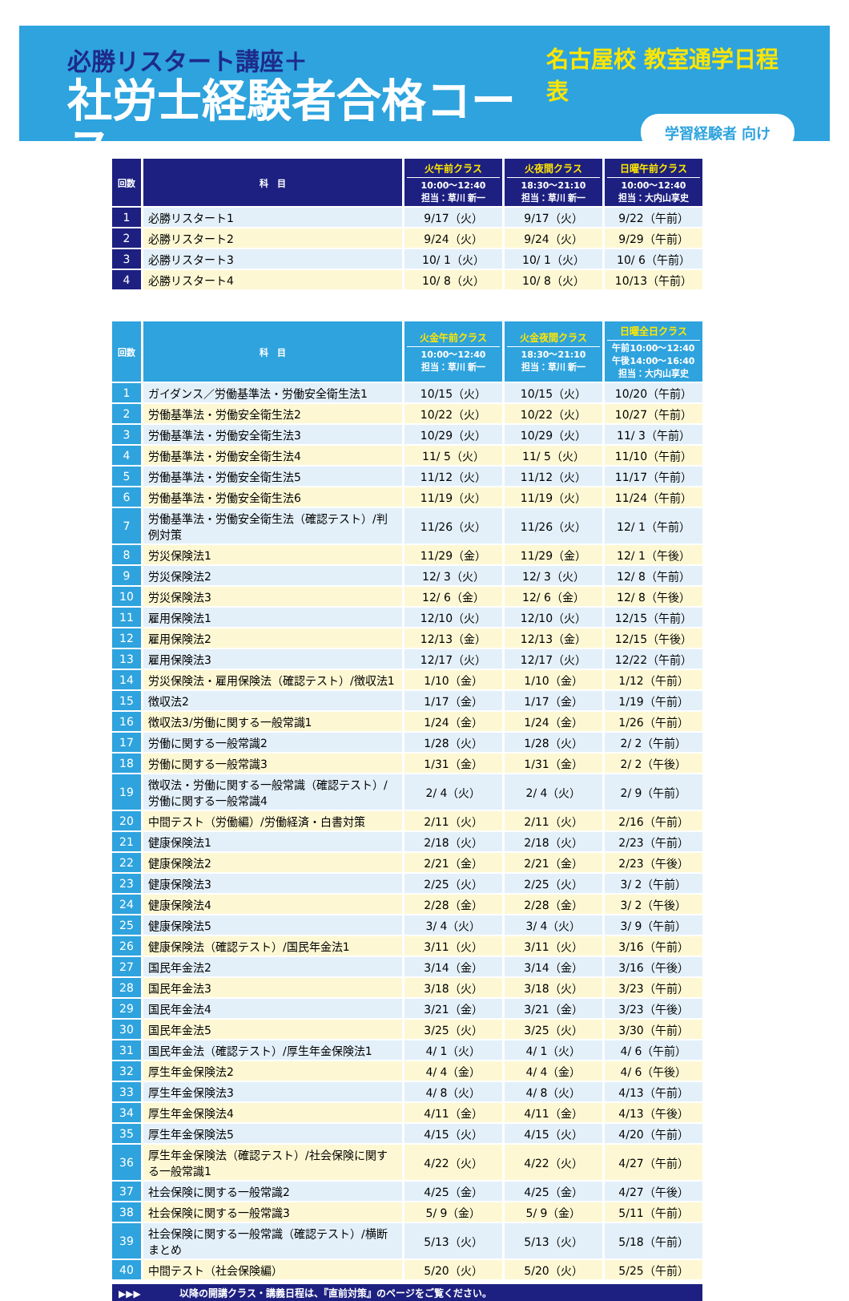必勝リスタート講座＋
社労士経験者合格コース
名古屋校 教室通学日程表
学習経験者 向け
| 回数 | 科 目 | 火午前クラス 10:00～12:40 担当：草川 新一 | 火夜間クラス 18:30～21:10 担当：草川 新一 | 日曜午前クラス 10:00～12:40 担当：大内山享史 |
| --- | --- | --- | --- | --- |
| 1 | 必勝リスタート1 | 9/17（火） | 9/17（火） | 9/22（午前） |
| 2 | 必勝リスタート2 | 9/24（火） | 9/24（火） | 9/29（午前） |
| 3 | 必勝リスタート3 | 10/ 1（火） | 10/ 1（火） | 10/ 6（午前） |
| 4 | 必勝リスタート4 | 10/ 8（火） | 10/ 8（火） | 10/13（午前） |
| 回数 | 科 目 | 火金午前クラス 10:00～12:40 担当：草川 新一 | 火金夜間クラス 18:30～21:10 担当：草川 新一 | 日曜全日クラス 午前10:00～12:40 午後14:00～16:40 担当：大内山享史 |
| --- | --- | --- | --- | --- |
| 1 | ガイダンス／労働基準法・労働安全衛生法1 | 10/15（火） | 10/15（火） | 10/20（午前） |
| 2 | 労働基準法・労働安全衛生法2 | 10/22（火） | 10/22（火） | 10/27（午前） |
| 3 | 労働基準法・労働安全衛生法3 | 10/29（火） | 10/29（火） | 11/ 3（午前） |
| 4 | 労働基準法・労働安全衛生法4 | 11/ 5（火） | 11/ 5（火） | 11/10（午前） |
| 5 | 労働基準法・労働安全衛生法5 | 11/12（火） | 11/12（火） | 11/17（午前） |
| 6 | 労働基準法・労働安全衛生法6 | 11/19（火） | 11/19（火） | 11/24（午前） |
| 7 | 労働基準法・労働安全衛生法（確認テスト）/判例対策 | 11/26（火） | 11/26（火） | 12/ 1（午前） |
| 8 | 労災保険法1 | 11/29（金） | 11/29（金） | 12/ 1（午後） |
| 9 | 労災保険法2 | 12/ 3（火） | 12/ 3（火） | 12/ 8（午前） |
| 10 | 労災保険法3 | 12/ 6（金） | 12/ 6（金） | 12/ 8（午後） |
| 11 | 雇用保険法1 | 12/10（火） | 12/10（火） | 12/15（午前） |
| 12 | 雇用保険法2 | 12/13（金） | 12/13（金） | 12/15（午後） |
| 13 | 雇用保険法3 | 12/17（火） | 12/17（火） | 12/22（午前） |
| 14 | 労災保険法・雇用保険法（確認テスト）/徴収法1 | 1/10（金） | 1/10（金） | 1/12（午前） |
| 15 | 徴収法2 | 1/17（金） | 1/17（金） | 1/19（午前） |
| 16 | 徴収法3/労働に関する一般常識1 | 1/24（金） | 1/24（金） | 1/26（午前） |
| 17 | 労働に関する一般常識2 | 1/28（火） | 1/28（火） | 2/ 2（午前） |
| 18 | 労働に関する一般常識3 | 1/31（金） | 1/31（金） | 2/ 2（午後） |
| 19 | 徴収法・労働に関する一般常識（確認テスト）/労働に関する一般常識4 | 2/ 4（火） | 2/ 4（火） | 2/ 9（午前） |
| 20 | 中間テスト（労働編）/労働経済・白書対策 | 2/11（火） | 2/11（火） | 2/16（午前） |
| 21 | 健康保険法1 | 2/18（火） | 2/18（火） | 2/23（午前） |
| 22 | 健康保険法2 | 2/21（金） | 2/21（金） | 2/23（午後） |
| 23 | 健康保険法3 | 2/25（火） | 2/25（火） | 3/ 2（午前） |
| 24 | 健康保険法4 | 2/28（金） | 2/28（金） | 3/ 2（午後） |
| 25 | 健康保険法5 | 3/ 4（火） | 3/ 4（火） | 3/ 9（午前） |
| 26 | 健康保険法（確認テスト）/国民年金法1 | 3/11（火） | 3/11（火） | 3/16（午前） |
| 27 | 国民年金法2 | 3/14（金） | 3/14（金） | 3/16（午後） |
| 28 | 国民年金法3 | 3/18（火） | 3/18（火） | 3/23（午前） |
| 29 | 国民年金法4 | 3/21（金） | 3/21（金） | 3/23（午後） |
| 30 | 国民年金法5 | 3/25（火） | 3/25（火） | 3/30（午前） |
| 31 | 国民年金法（確認テスト）/厚生年金保険法1 | 4/ 1（火） | 4/ 1（火） | 4/ 6（午前） |
| 32 | 厚生年金保険法2 | 4/ 4（金） | 4/ 4（金） | 4/ 6（午後） |
| 33 | 厚生年金保険法3 | 4/ 8（火） | 4/ 8（火） | 4/13（午前） |
| 34 | 厚生年金保険法4 | 4/11（金） | 4/11（金） | 4/13（午後） |
| 35 | 厚生年金保険法5 | 4/15（火） | 4/15（火） | 4/20（午前） |
| 36 | 厚生年金保険法（確認テスト）/社会保険に関する一般常識1 | 4/22（火） | 4/22（火） | 4/27（午前） |
| 37 | 社会保険に関する一般常識2 | 4/25（金） | 4/25（金） | 4/27（午後） |
| 38 | 社会保険に関する一般常識3 | 5/ 9（金） | 5/ 9（金） | 5/11（午前） |
| 39 | 社会保険に関する一般常識（確認テスト）/横断まとめ | 5/13（火） | 5/13（火） | 5/18（午前） |
| 40 | 中間テスト（社会保険編） | 5/20（火） | 5/20（火） | 5/25（午前） |
▶▶▶　　　　以降の開講クラス・講義日程は、『直前対策』のページをご覧ください。